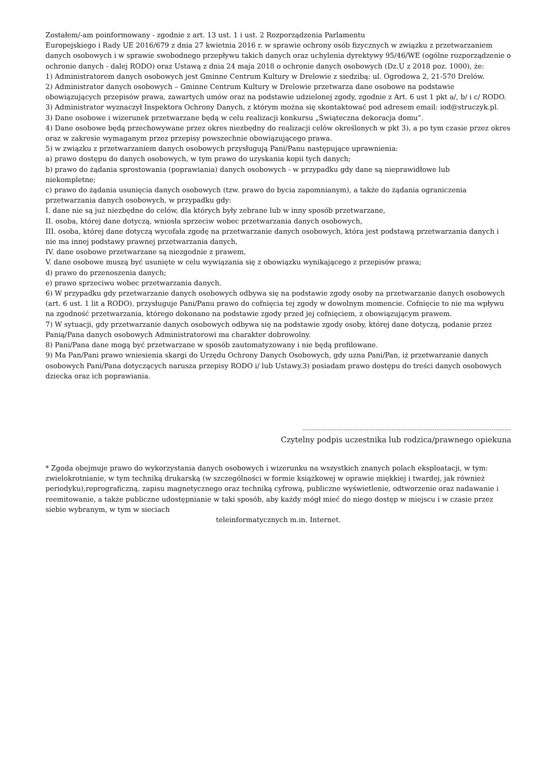Zostałem/-am poinformowany - zgodnie z art. 13 ust. 1 i ust. 2 Rozporządzenia Parlamentu
Europejskiego i Rady UE 2016/679 z dnia 27 kwietnia 2016 r. w sprawie ochrony osób fizycznych w związku z przetwarzaniem danych osobowych i w sprawie swobodnego przepływu takich danych oraz uchylenia dyrektywy 95/46/WE (ogólne rozporządzenie o ochronie danych - dalej RODO) oraz Ustawą z dnia 24 maja 2018 o ochronie danych osobowych (Dz.U z 2018 poz. 1000), że:
1) Administratorem danych osobowych jest Gminne Centrum Kultury w Drelowie z siedzibą: ul. Ogrodowa 2, 21-570 Drelów.
2) Administrator danych osobowych – Gminne Centrum Kultury w Drelowie przetwarza dane osobowe na podstawie
obowiązujących przepisów prawa, zawartych umów oraz na podstawie udzielonej zgody, zgodnie z Art. 6 ust 1 pkt a/, b/ i c/ RODO.
3) Administrator wyznaczył Inspektora Ochrony Danych, z którym można się skontaktować pod adresem email: iod@struczyk.pl.
3) Dane osobowe i wizerunek przetwarzane będą w celu realizacji konkursu „Świąteczna dekoracja domu”.
4) Dane osobowe będą przechowywane przez okres niezbędny do realizacji celów określonych w pkt 3), a po tym czasie przez okres oraz w zakresie wymaganym przez przepisy powszechnie obowiązującego prawa.
5) w związku z przetwarzaniem danych osobowych przysługują Pani/Panu następujące uprawnienia:
a) prawo dostępu do danych osobowych, w tym prawo do uzyskania kopii tych danych;
b) prawo do żądania sprostowania (poprawiania) danych osobowych - w przypadku gdy dane są nieprawidłowe lub
niekompletne;
c) prawo do żądania usunięcia danych osobowych (tzw. prawo do bycia zapomnianym), a także do żądania ograniczenia
przetwarzania danych osobowych, w przypadku gdy:
I. dane nie są już niezbędne do celów, dla których były zebrane lub w inny sposób przetwarzane,
II. osoba, której dane dotyczą, wniosła sprzeciw wobec przetwarzania danych osobowych,
III. osoba, której dane dotyczą wycofała zgodę na przetwarzanie danych osobowych, która jest podstawą przetwarzania danych i nie ma innej podstawy prawnej przetwarzania danych,
IV. dane osobowe przetwarzane są niezgodnie z prawem,
V. dane osobowe muszą być usunięte w celu wywiązania się z obowiązku wynikającego z przepisów prawa;
d) prawo do przenoszenia danych;
e) prawo sprzeciwu wobec przetwarzania danych.
6) W przypadku gdy przetwarzanie danych osobowych odbywa się na podstawie zgody osoby na przetwarzanie danych osobowych (art. 6 ust. 1 lit a RODO), przysługuje Pani/Panu prawo do cofnięcia tej zgody w dowolnym momencie. Cofnięcie to nie ma wpływu na zgodność przetwarzania, którego dokonano na podstawie zgody przed jej cofnięciem, z obowiązującym prawem.
7) W sytuacji, gdy przetwarzanie danych osobowych odbywa się na podstawie zgody osoby, której dane dotyczą, podanie przez Panią/Pana danych osobowych Administratorowi ma charakter dobrowolny.
8) Pani/Pana dane mogą być przetwarzane w sposób zautomatyzowany i nie będą profilowane.
9) Ma Pan/Pani prawo wniesienia skargi do Urzędu Ochrony Danych Osobowych, gdy uzna Pani/Pan, iż przetwarzanie danych osobowych Pani/Pana dotyczących narusza przepisy RODO i/ lub Ustawy.3) posiadam prawo dostępu do treści danych osobowych dziecka oraz ich poprawiania.
.....................................................................................................................
Czytelny podpis uczestnika lub rodzica/prawnego opiekuna
* Zgoda obejmuje prawo do wykorzystania danych osobowych i wizerunku na wszystkich znanych polach eksploatacji, w tym: zwielokrotnianie, w tym techniką drukarską (w szczególności w formie książkowej w oprawie miękkiej i twardej, jak również periodyku),reprograficzną, zapisu magnetycznego oraz techniką cyfrową, publiczne wyświetlenie, odtworzenie oraz nadawanie i reemitowanie, a także publiczne udostępnianie w taki sposób, aby każdy mógł mieć do niego dostęp w miejscu i w czasie przez siebie wybranym, w tym w sieciach
teleinformatycznych m.in. Internet.